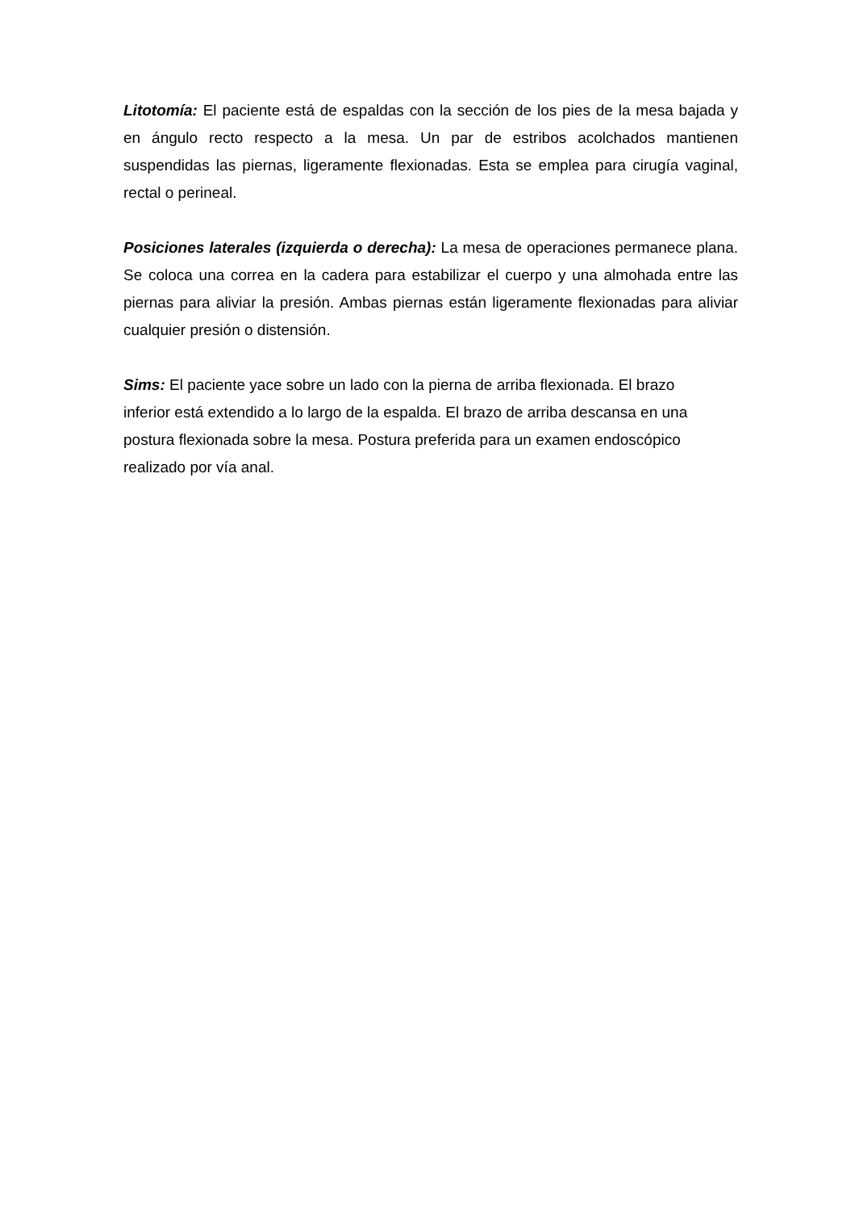Litotomía: El paciente está de espaldas con la sección de los pies de la mesa bajada y en ángulo recto respecto a la mesa. Un par de estribos acolchados mantienen suspendidas las piernas, ligeramente flexionadas. Esta se emplea para cirugía vaginal, rectal o perineal.
Posiciones laterales (izquierda o derecha): La mesa de operaciones permanece plana. Se coloca una correa en la cadera para estabilizar el cuerpo y una almohada entre las piernas para aliviar la presión. Ambas piernas están ligeramente flexionadas para aliviar cualquier presión o distensión.
Sims: El paciente yace sobre un lado con la pierna de arriba flexionada. El brazo
inferior está extendido a lo largo de la espalda. El brazo de arriba descansa en una
postura flexionada sobre la mesa. Postura preferida para un examen endoscópico
realizado por vía anal.